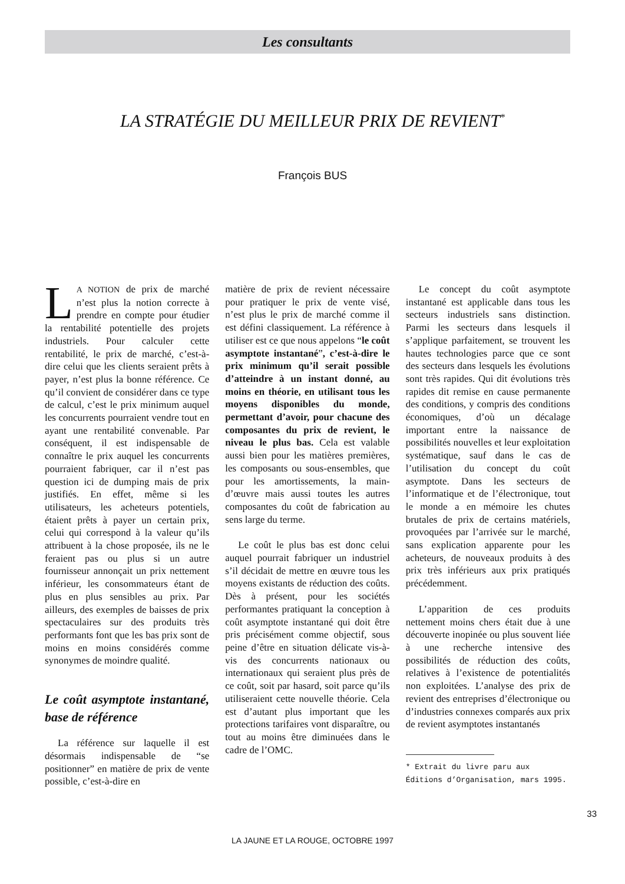Les consultants
LA STRATÉGIE DU MEILLEUR PRIX DE REVIENT<sup>*</sup>
François BUS
LA NOTION de prix de marché n’est plus la notion correcte à prendre en compte pour étudier la rentabilité potentielle des projets industriels. Pour calculer cette rentabilité, le prix de marché, c’est-à-dire celui que les clients seraient prêts à payer, n’est plus la bonne référence. Ce qu’il convient de considérer dans ce type de calcul, c’est le prix minimum auquel les concurrents pourraient vendre tout en ayant une rentabilité convenable. Par conséquent, il est indispensable de connaître le prix auquel les concurrents pourraient fabriquer, car il n’est pas question ici de dumping mais de prix justifiés. En effet, même si les utilisateurs, les acheteurs potentiels, étaient prêts à payer un certain prix, celui qui correspond à la valeur qu’ils attribuent à la chose proposée, ils ne le feraient pas ou plus si un autre fournisseur annonçait un prix nettement inférieur, les consommateurs étant de plus en plus sensibles au prix. Par ailleurs, des exemples de baisses de prix spectaculaires sur des produits très performants font que les bas prix sont de moins en moins considérés comme synonymes de moindre qualité.
Le coût asymptote instantané, base de référence
La référence sur laquelle il est désormais indispensable de “se positionner” en matière de prix de vente possible, c’est-à-dire en
matière de prix de revient nécessaire pour pratiquer le prix de vente visé, n’est plus le prix de marché comme il est défini classiquement. La référence à utiliser est ce que nous appelons “le coût asymptote instantané”, c’est-à-dire le prix minimum qu’il serait possible d’atteindre à un instant donné, au moins en théorie, en utilisant tous les moyens disponibles du monde, permettant d’avoir, pour chacune des composantes du prix de revient, le niveau le plus bas. Cela est valable aussi bien pour les matières premières, les composants ou sous-ensembles, que pour les amortissements, la main-d’œuvre mais aussi toutes les autres composantes du coût de fabrication au sens large du terme.
Le coût le plus bas est donc celui auquel pourrait fabriquer un industriel s’il décidait de mettre en œuvre tous les moyens existants de réduction des coûts. Dès à présent, pour les sociétés performantes pratiquant la conception à coût asymptote instantané qui doit être pris précisément comme objectif, sous peine d’être en situation délicate vis-à-vis des concurrents nationaux ou internationaux qui seraient plus près de ce coût, soit par hasard, soit parce qu’ils utiliseraient cette nouvelle théorie. Cela est d’autant plus important que les protections tarifaires vont disparaître, ou tout au moins être diminuées dans le cadre de l’OMC.
Le concept du coût asymptote instantané est applicable dans tous les secteurs industriels sans distinction. Parmi les secteurs dans lesquels il s’applique parfaitement, se trouvent les hautes technologies parce que ce sont des secteurs dans lesquels les évolutions sont très rapides. Qui dit évolutions très rapides dit remise en cause permanente des conditions, y compris des conditions économiques, d’où un décalage important entre la naissance de possibilités nouvelles et leur exploitation systématique, sauf dans le cas de l’utilisation du concept du coût asymptote. Dans les secteurs de l’informatique et de l’électronique, tout le monde a en mémoire les chutes brutales de prix de certains matériels, provoquées par l’arrivée sur le marché, sans explication apparente pour les acheteurs, de nouveaux produits à des prix très inférieurs aux prix pratiqués précédemment.
L’apparition de ces produits nettement moins chers était due à une découverte inopinée ou plus souvent liée à une recherche intensive des possibilités de réduction des coûts, relatives à l’existence de potentialités non exploitées. L’analyse des prix de revient des entreprises d’électronique ou d’industries connexes comparés aux prix de revient asymptotes instantanés
* Extrait du livre paru aux Éditions d’Organisation, mars 1995.
33
LA JAUNE ET LA ROUGE, OCTOBRE 1997